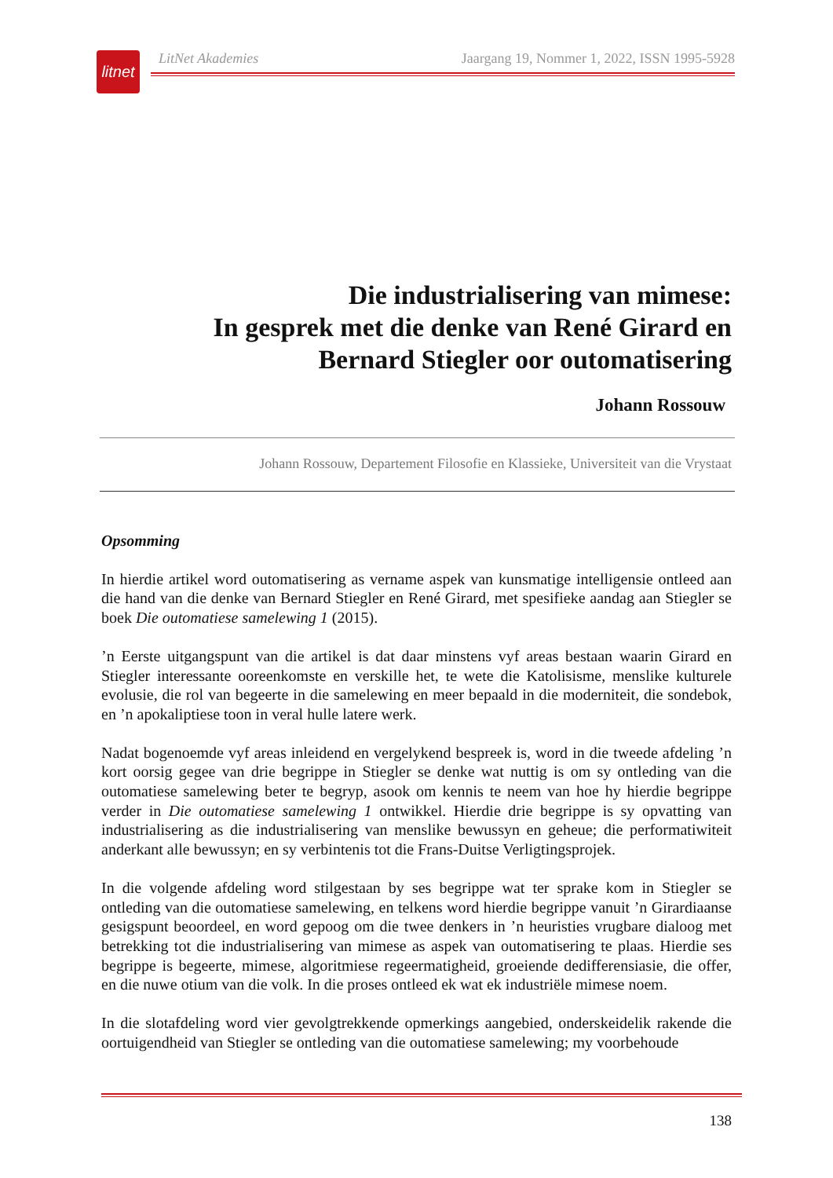litnet
LitNet Akademies Jaargang 19, Nommer 1, 2022, ISSN 1995-5928
Die industrialisering van mimese:
In gesprek met die denke van René Girard en
Bernard Stiegler oor outomatisering
Johann Rossouw
Johann Rossouw, Departement Filosofie en Klassieke, Universiteit van die Vrystaat
Opsomming
In hierdie artikel word outomatisering as vername aspek van kunsmatige intelligensie ontleed aan die hand van die denke van Bernard Stiegler en René Girard, met spesifieke aandag aan Stiegler se boek Die outomatiese samelewing 1 (2015).
’n Eerste uitgangspunt van die artikel is dat daar minstens vyf areas bestaan waarin Girard en Stiegler interessante ooreenkomste en verskille het, te wete die Katolisisme, menslike kulturele evolusie, die rol van begeerte in die samelewing en meer bepaald in die moderniteit, die sonde­bok, en ’n apokaliptiese toon in veral hulle latere werk.
Nadat bogenoemde vyf areas inleidend en vergelykend bespreek is, word in die tweede afdeling ’n kort oorsig gegee van drie begrippe in Stiegler se denke wat nuttig is om sy ontleding van die outomatiese samelewing beter te begryp, asook om kennis te neem van hoe hy hierdie begrippe verder in Die outomatiese samelewing 1 ontwikkel. Hierdie drie begrippe is sy opvat­ting van industrialisering as die industrialisering van menslike bewussyn en geheue; die perfor­matiwiteit anderkant alle bewussyn; en sy verbintenis tot die Frans-Duitse Verligtingsprojek.
In die volgende afdeling word stilgestaan by ses begrippe wat ter sprake kom in Stiegler se ontleding van die outomatiese samelewing, en telkens word hierdie begrippe vanuit ’n Girardi­aanse gesigspunt beoordeel, en word gepoog om die twee denkers in ’n heuristies vrugbare dialoog met betrekking tot die industrialisering van mimese as aspek van outomatisering te plaas. Hierdie ses begrippe is begeerte, mimese, algoritmiese regeermatigheid, groeiende dedifferensiasie, die offer, en die nuwe otium van die volk. In die proses ontleed ek wat ek industriële mimese noem.
In die slotafdeling word vier gevolgtrekkende opmerkings aangebied, onderskeidelik rakende die oortuigendheid van Stiegler se ontleding van die outomatiese samelewing; my voorbehoude
138